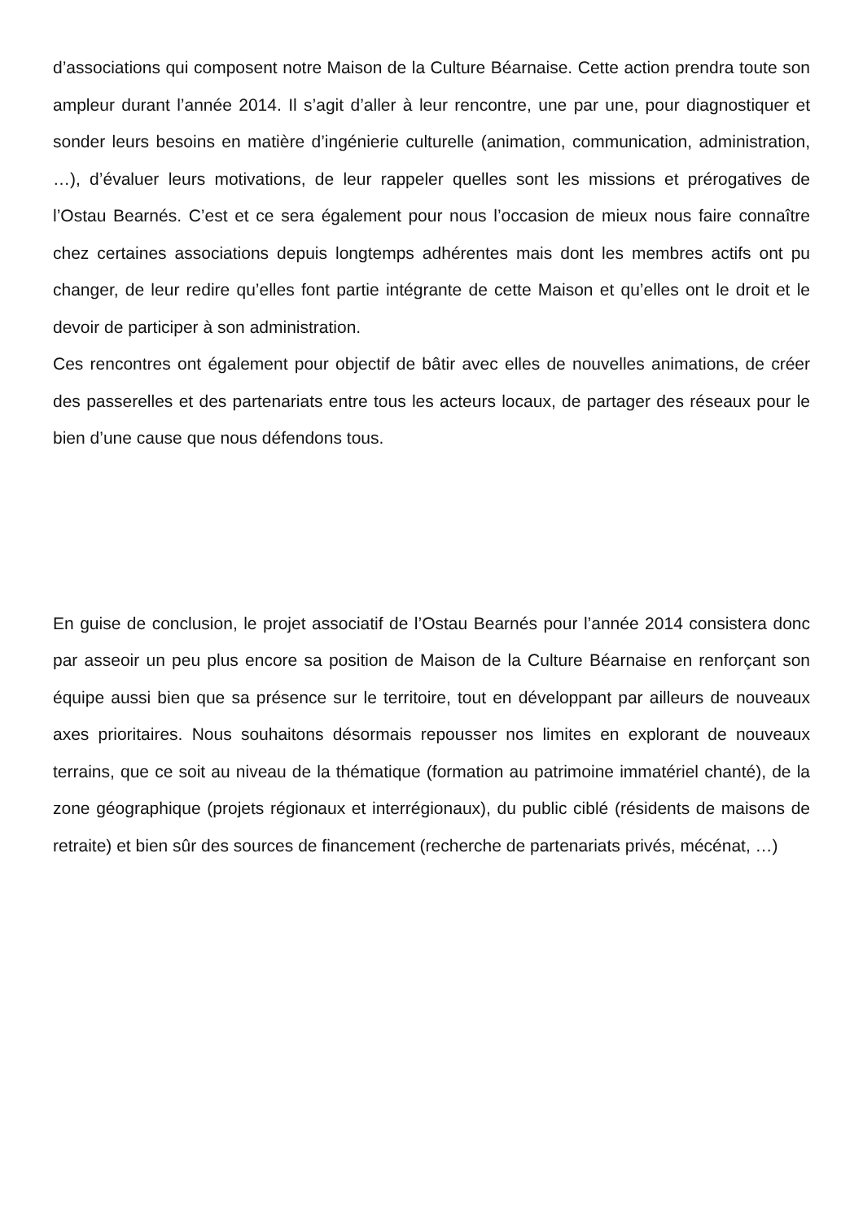d’associations qui composent notre Maison de la Culture Béarnaise. Cette action prendra toute son ampleur durant l’année 2014. Il s’agit d’aller à leur rencontre, une par une, pour diagnostiquer et sonder leurs besoins en matière d’ingénierie culturelle (animation, communication, administration, …), d’évaluer leurs motivations, de leur rappeler quelles sont les missions et prérogatives de l’Ostau Bearnés. C’est et ce sera également pour nous l’occasion de mieux nous faire connaître chez certaines associations depuis longtemps adhérentes mais dont les membres actifs ont pu changer, de leur redire qu’elles font partie intégrante de cette Maison et qu’elles ont le droit et le devoir de participer à son administration.
Ces rencontres ont également pour objectif de bâtir avec elles de nouvelles animations, de créer des passerelles et des partenariats entre tous les acteurs locaux, de partager des réseaux pour le bien d’une cause que nous défendons tous.
En guise de conclusion, le projet associatif de l’Ostau Bearnés pour l’année 2014 consistera donc par asseoir un peu plus encore sa position de Maison de la Culture Béarnaise en renforçant son équipe aussi bien que sa présence sur le territoire, tout en développant par ailleurs de nouveaux axes prioritaires. Nous souhaitons désormais repousser nos limites en explorant de nouveaux terrains, que ce soit au niveau de la thématique (formation au patrimoine immatériel chanté), de la zone géographique (projets régionaux et interrégionaux), du public ciblé (résidents de maisons de retraite) et bien sûr des sources de financement (recherche de partenariats privés, mécénat, …)